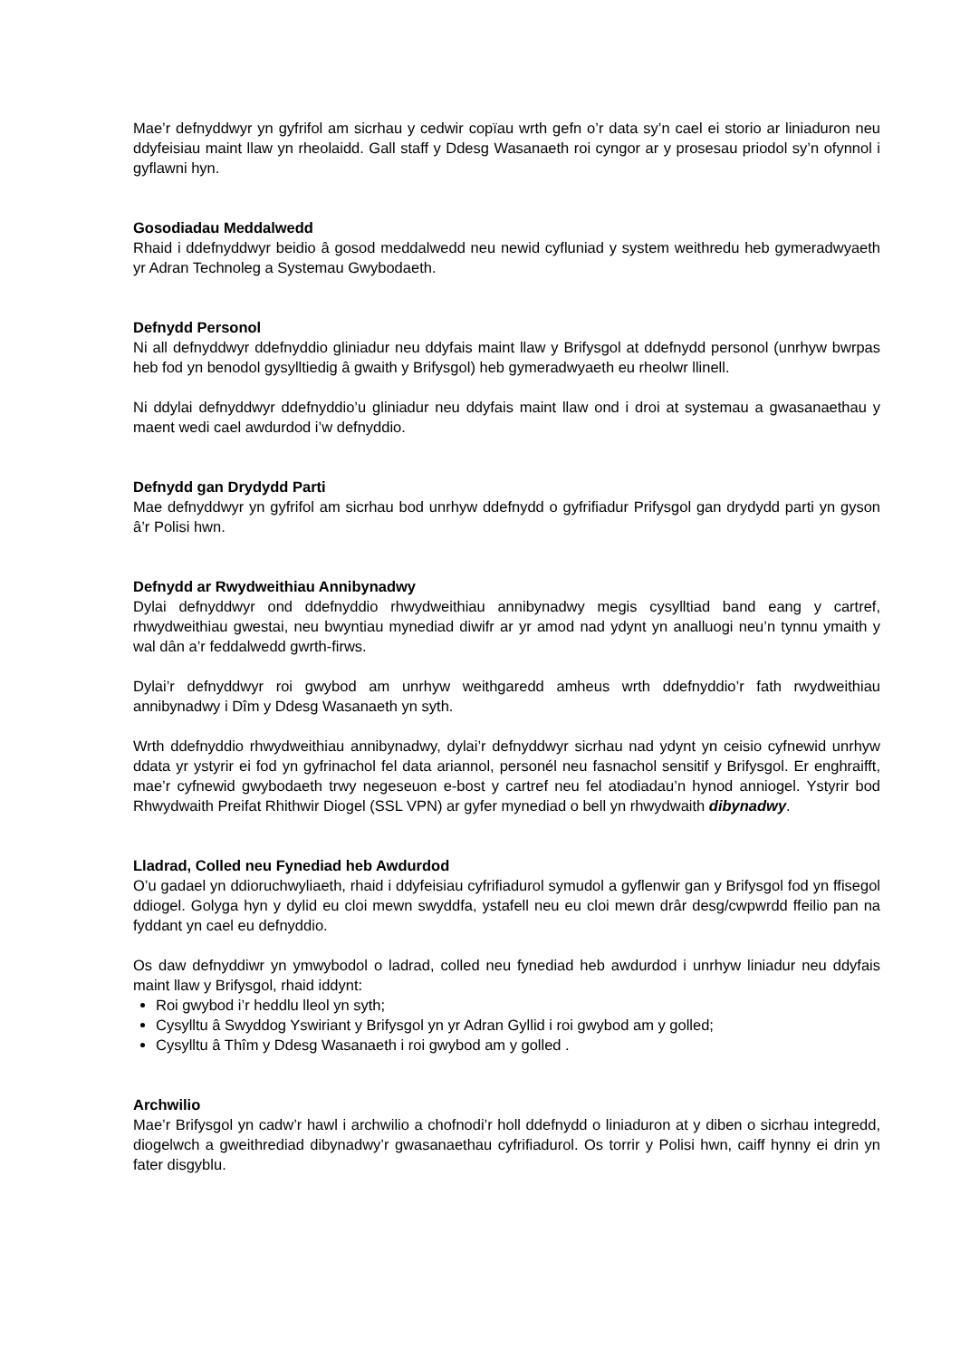Mae’r defnyddwyr yn gyfrifol am sicrhau y cedwir copïau wrth gefn o’r data sy’n cael ei storio ar liniaduron neu ddyfeisiau maint llaw yn rheolaidd. Gall staff y Ddesg Wasanaeth roi cyngor ar y prosesau priodol sy’n ofynnol i gyflawni hyn.
Gosodiadau Meddalwedd
Rhaid i ddefnyddwyr beidio â gosod meddalwedd neu newid cyfluniad y system weithredu heb gymeradwyaeth yr Adran Technoleg a Systemau Gwybodaeth.
Defnydd Personol
Ni all defnyddwyr ddefnyddio gliniadur neu ddyfais maint llaw y Brifysgol at ddefnydd personol (unrhyw bwrpas heb fod yn benodol gysylltiedig â gwaith y Brifysgol) heb gymeradwyaeth eu rheolwr llinell.
Ni ddylai defnyddwyr ddefnyddio’u gliniadur neu ddyfais maint llaw ond i droi at systemau a gwasanaethau y maent wedi cael awdurdod i’w defnyddio.
Defnydd gan Drydydd Parti
Mae defnyddwyr yn gyfrifol am sicrhau bod unrhyw ddefnydd o gyfrifiadur Prifysgol gan drydydd parti yn gyson â’r Polisi hwn.
Defnydd ar Rwydweithiau Annibynadwy
Dylai defnyddwyr ond ddefnyddio rhwydweithiau annibynadwy megis cysylltiad band eang y cartref, rhwydweithiau gwestai, neu bwyntiau mynediad diwifr ar yr amod nad ydynt yn analluogi neu’n tynnu ymaith y wal dân a’r feddalwedd gwrth-firws.
Dylai’r defnyddwyr roi gwybod am unrhyw weithgaredd amheus wrth ddefnyddio’r fath rwydweithiau annibynadwy i Dîm y Ddesg Wasanaeth yn syth.
Wrth ddefnyddio rhwydweithiau annibynadwy, dylai’r defnyddwyr sicrhau nad ydynt yn ceisio cyfnewid unrhyw ddata yr ystyrir ei fod yn gyfrinachol fel data ariannol, personél neu fasnachol sensitif y Brifysgol. Er enghraifft, mae’r cyfnewid gwybodaeth trwy negeseuon e-bost y cartref neu fel atodiadau’n hynod anniogel. Ystyrir bod Rhwydwaith Preifat Rhithwir Diogel (SSL VPN) ar gyfer mynediad o bell yn rhwydwaith dibynadwy.
Lladrad, Colled neu Fynediad heb Awdurdod
O’u gadael yn ddioruchwyliaeth, rhaid i ddyfeisiau cyfrifiadurol symudol a gyflenwir gan y Brifysgol fod yn ffisegol ddiogel. Golyga hyn y dylid eu cloi mewn swyddfa, ystafell neu eu cloi mewn drâr desg/cwpwrdd ffeilio pan na fyddant yn cael eu defnyddio.
Os daw defnyddiwr yn ymwybodol o ladrad, colled neu fynediad heb awdurdod i unrhyw liniadur neu ddyfais maint llaw y Brifysgol, rhaid iddynt:
Roi gwybod i’r heddlu lleol yn syth;
Cysylltu â Swyddog Yswiriant y Brifysgol yn yr Adran Gyllid i roi gwybod am y golled;
Cysylltu â Thîm y Ddesg Wasanaeth i roi gwybod am y golled .
Archwilio
Mae’r Brifysgol yn cadw’r hawl i archwilio a chofnodi’r holl ddefnydd o liniaduron at y diben o sicrhau integredd, diogelwch a gweithrediad dibynadwy’r gwasanaethau cyfrifiadurol. Os torrir y Polisi hwn, caiff hynny ei drin yn fater disgyblu.